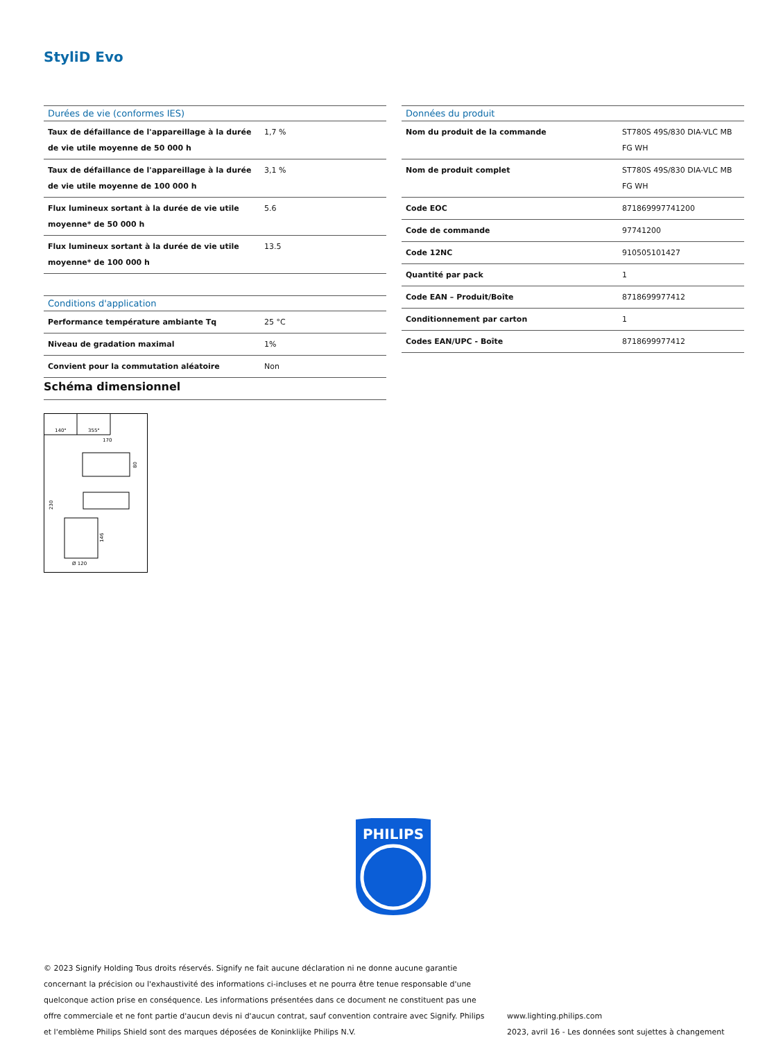StyliD Evo
| Durées de vie (conformes IES) | |
| --- | --- |
| Taux de défaillance de l'appareillage à la durée de vie utile moyenne de 50 000 h | 1,7 % |
| Taux de défaillance de l'appareillage à la durée de vie utile moyenne de 100 000 h | 3,1 % |
| Flux lumineux sortant à la durée de vie utile moyenne* de 50 000 h | 5.6 |
| Flux lumineux sortant à la durée de vie utile moyenne* de 100 000 h | 13.5 |
| Conditions d'application | |
| Performance température ambiante Tq | 25 °C |
| Niveau de gradation maximal | 1% |
| Convient pour la commutation aléatoire | Non |
| Données du produit | |
| --- | --- |
| Nom du produit de la commande | ST780S 49S/830 DIA-VLC MB FG WH |
| Nom de produit complet | ST780S 49S/830 DIA-VLC MB FG WH |
| Code EOC | 871869997741200 |
| Code de commande | 97741200 |
| Code 12NC | 910505101427 |
| Quantité par pack | 1 |
| Code EAN – Produit/Boîte | 8718699977412 |
| Conditionnement par carton | 1 |
| Codes EAN/UPC - Boîte | 8718699977412 |
Schéma dimensionnel
140°
355°
170
230
146
80
Ø 120
PHILIPS
© 2023 Signify Holding Tous droits réservés. Signify ne fait aucune déclaration ni ne donne aucune garantie concernant la précision ou l'exhaustivité des informations ci-incluses et ne pourra être tenue responsable d'une quelconque action prise en conséquence. Les informations présentées dans ce document ne constituent pas une offre commerciale et ne font partie d'aucun devis ni d'aucun contrat, sauf convention contraire avec Signify. Philips et l'emblème Philips Shield sont des marques déposées de Koninklijke Philips N.V.
www.lighting.philips.com
2023, avril 16 - Les données sont sujettes à changement